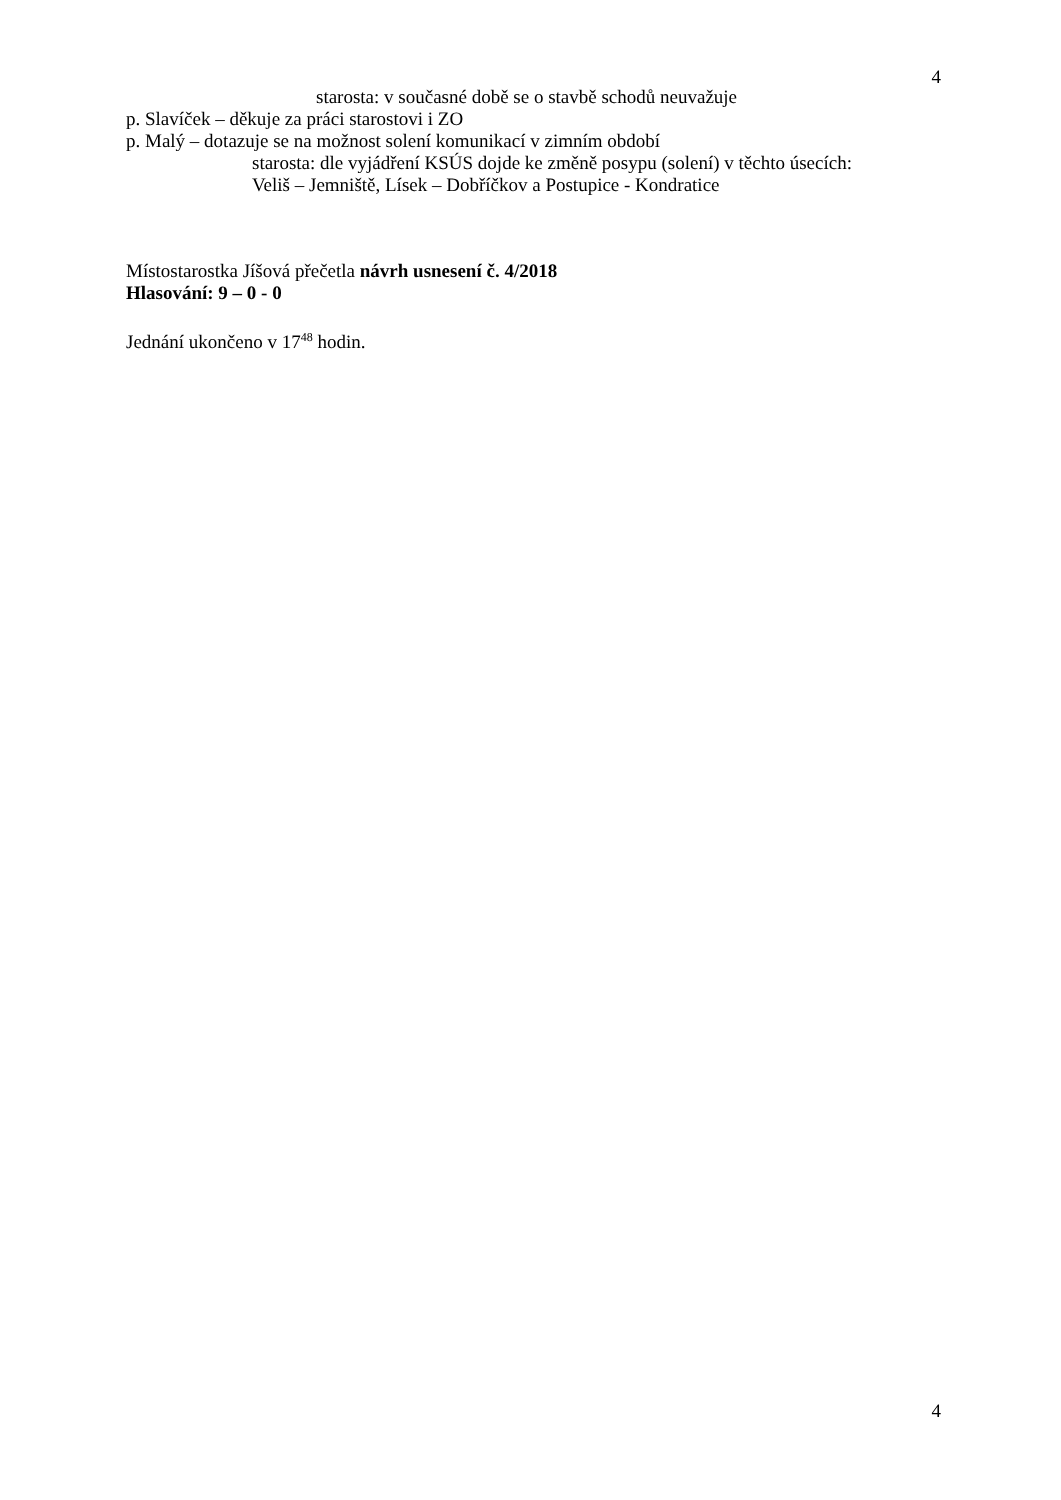4
starosta: v současné době se o stavbě schodů neuvažuje
p. Slavíček – děkuje za práci starostovi i ZO
p. Malý – dotazuje se na možnost solení komunikací v zimním období
starosta: dle vyjádření KSÚS dojde ke změně posypu (solení) v těchto úsecích:
Veliš – Jemniště, Lísek – Dobříčkov a Postupice - Kondratice
Místostarostka Jíšová přečetla návrh usnesení č. 4/2018
Hlasování: 9 – 0 - 0
Jednání ukončeno v 17<sup>48</sup> hodin.
4